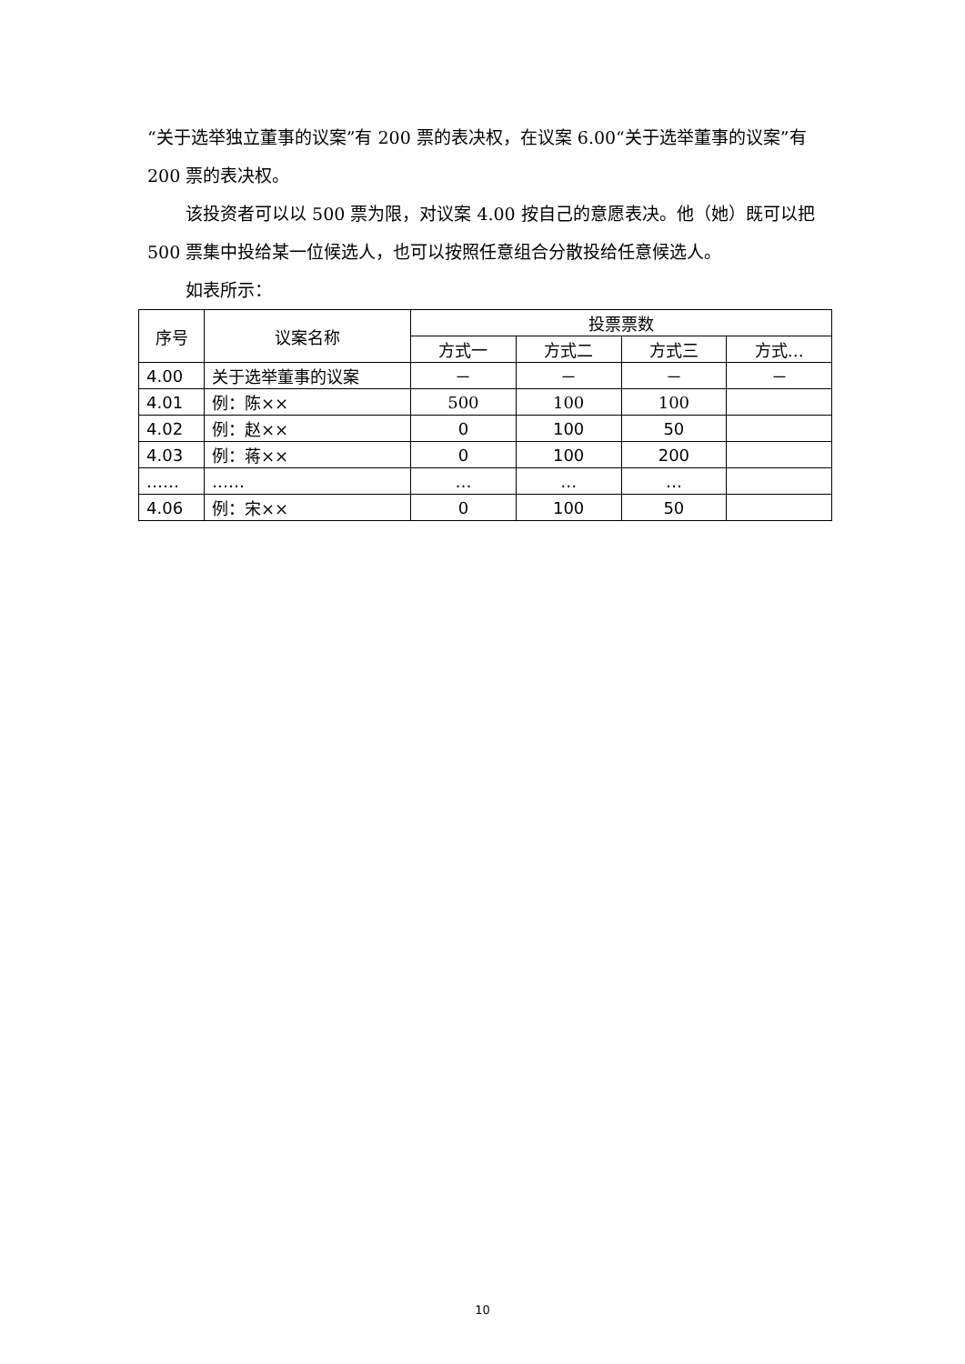“关于选举独立董事的议案”有 200 票的表决权，在议案 6.00“关于选举董事的议案”有 200 票的表决权。
该投资者可以以 500 票为限，对议案 4.00 按自己的意愿表决。他（她）既可以把 500 票集中投给某一位候选人，也可以按照任意组合分散投给任意候选人。
如表所示：
| 序号 | 议案名称 | 投票票数 | | | |
| --- | --- | --- | --- | --- | --- |
| | | 方式一 | 方式二 | 方式三 | 方式… |
| 4.00 | 关于选举董事的议案 | － | － | － | － |
| 4.01 | 例：陈×× | 500 | 100 | 100 | |
| 4.02 | 例：赵×× | 0 | 100 | 50 | |
| 4.03 | 例：蒋×× | 0 | 100 | 200 | |
| …… | …… | … | … | … | |
| 4.06 | 例：宋×× | 0 | 100 | 50 | |
10